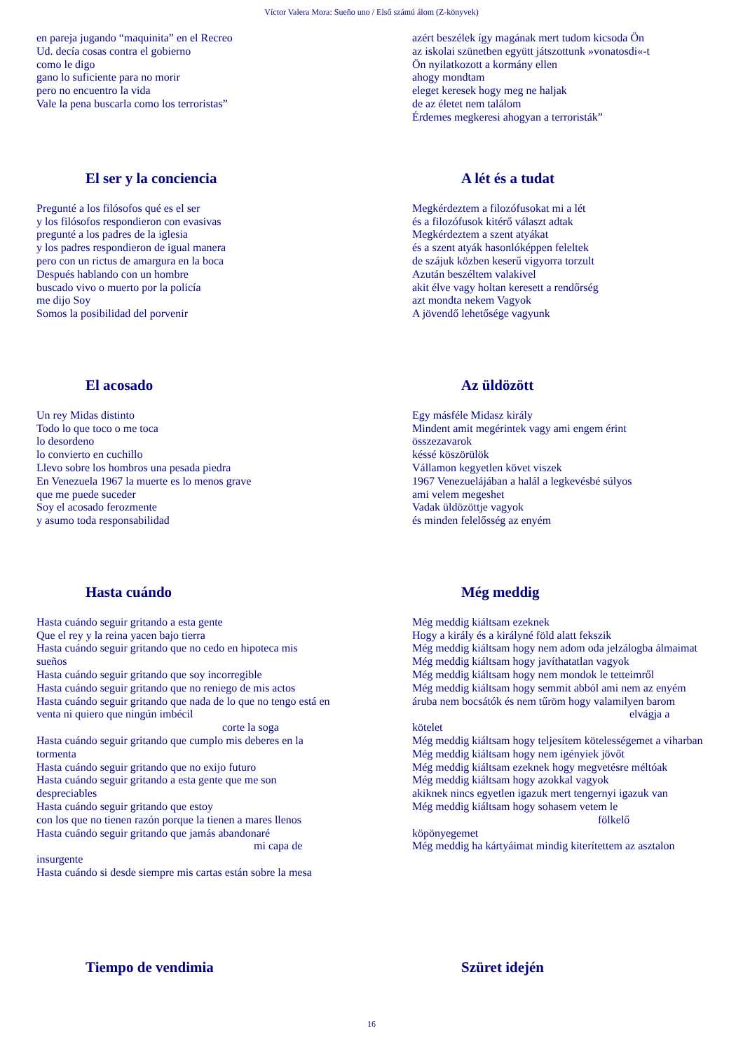Víctor Valera Mora: Sueño uno / Első számú álom (Z-könyvek)
en pareja jugando “maquinita” en el Recreo
Ud. decía cosas contra el gobierno
como le digo
gano lo suficiente para no morir
pero no encuentro la vida
Vale la pena buscarla como los terroristas”
azért beszélek így magának mert tudom kicsoda Ön
az iskolai szünetben együtt játszottunk »vonatosdi«-t
Ön nyilatkozott a kormány ellen
ahogy mondtam
eleget keresek hogy meg ne haljak
de az életet nem találom
Érdemes megkeresi ahogyan a terroristák”
El ser y la conciencia
Pregunté a los filósofos qué es el ser
y los filósofos respondieron con evasivas
pregunté a los padres de la iglesia
y los padres respondieron de igual manera
pero con un rictus de amargura en la boca
Después hablando con un hombre
buscado vivo o muerto por la policía
me dijo Soy
Somos la posibilidad del porvenir
A lét és a tudat
Megkérdeztem a filozófusokat mi a lét
és a filozófusok kitérő választ adtak
Megkérdeztem a szent atyákat
és a szent atyák hasonlóképpen feleltek
de szájuk közben keserű vigyorra torzult
Azután beszéltem valakivel
akit élve vagy holtan keresett a rendőrség
azt mondta nekem Vagyok
A jövendő lehetősége vagyunk
El acosado
Un rey Midas distinto
Todo lo que toco o me toca
lo desordeno
lo convierto en cuchillo
Llevo sobre los hombros una pesada piedra
En Venezuela 1967 la muerte es lo menos grave
que me puede suceder
Soy el acosado ferozmente
y asumo toda responsabilidad
Az üldözött
Egy másféle Midasz király
Mindent amit megérintek vagy ami engem érint
összezavarok
késsé köszörülök
Vállamon kegyetlen követ viszek
1967 Venezuelájában a halál a legkevésbé súlyos
ami velem megeshet
Vadak üldözöttje vagyok
és minden felelősség az enyém
Hasta cuándo
Hasta cuándo seguir gritando a esta gente
Que el rey y la reina yacen bajo tierra
Hasta cuándo seguir gritando que no cedo en hipoteca mis sueños
Hasta cuándo seguir gritando que soy incorregible
Hasta cuándo seguir gritando que no reniego de mis actos
Hasta cuándo seguir gritando que nada de lo que no tengo está en venta ni quiero que ningún imbécil
corte la soga
Hasta cuándo seguir gritando que cumplo mis deberes en la tormenta
Hasta cuándo seguir gritando que no exijo futuro
Hasta cuándo seguir gritando a esta gente que me son despreciables
Hasta cuándo seguir gritando que estoy
con los que no tienen razón porque la tienen a mares llenos
Hasta cuándo seguir gritando que jamás abandonaré
mi capa de
insurgente
Hasta cuándo si desde siempre mis cartas están sobre la mesa
Még meddig
Még meddig kiáltsam ezeknek
Hogy a király és a királyné föld alatt fekszik
Még meddig kiáltsam hogy nem adom oda jelzálogba álmaimat
Még meddig kiáltsam hogy javíthatatlan vagyok
Még meddig kiáltsam hogy nem mondok le tetteimről
Még meddig kiáltsam hogy semmit abból ami nem az enyém
áruba nem bocsátók és nem tűröm hogy valamilyen barom
elvágja a
kötelet
Még meddig kiáltsam hogy teljesítem kötelességemet a viharban
Még meddig kiáltsam hogy nem igényiek jövőt
Még meddig kiáltsam ezeknek hogy megvetésre méltóak
Még meddig kiáltsam hogy azokkal vagyok
akiknek nincs egyetlen igazuk mert tengernyi igazuk van
Még meddig kiáltsam hogy sohasem vetem le
fölkelő
köpönyegemet
Még meddig ha kártyáimat mindig kiterítettem az asztalon
Tiempo de vendimia Szüret idején
16